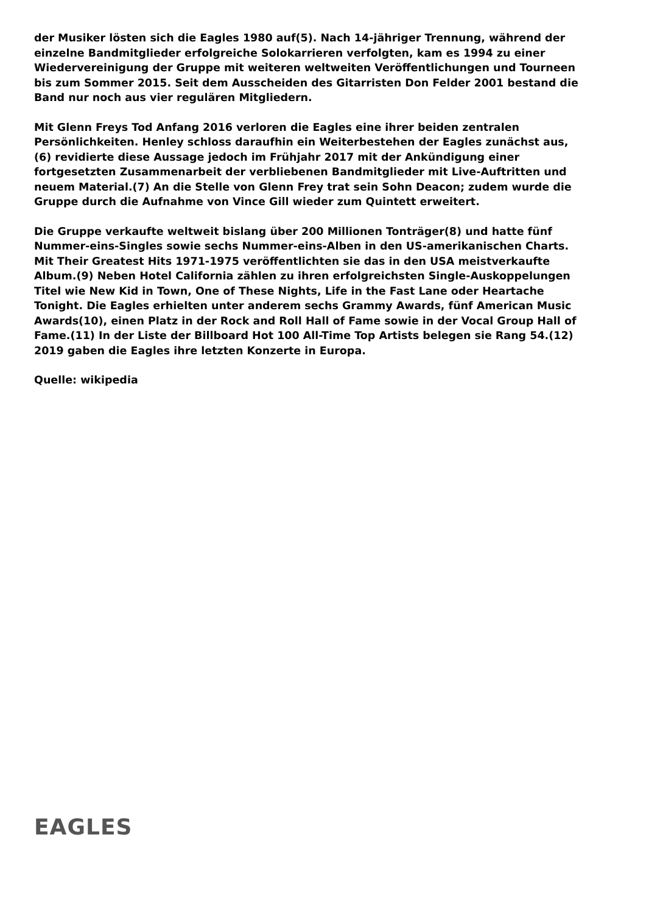der Musiker lösten sich die Eagles 1980 auf(5). Nach 14-jähriger Trennung, während der einzelne Bandmitglieder erfolgreiche Solokarrieren verfolgten, kam es 1994 zu einer Wiedervereinigung der Gruppe mit weiteren weltweiten Veröffentlichungen und Tourneen bis zum Sommer 2015. Seit dem Ausscheiden des Gitarristen Don Felder 2001 bestand die Band nur noch aus vier regulären Mitgliedern.
Mit Glenn Freys Tod Anfang 2016 verloren die Eagles eine ihrer beiden zentralen Persönlichkeiten. Henley schloss daraufhin ein Weiterbestehen der Eagles zunächst aus,(6) revidierte diese Aussage jedoch im Frühjahr 2017 mit der Ankündigung einer fortgesetzten Zusammenarbeit der verbliebenen Bandmitglieder mit Live-Auftritten und neuem Material.(7) An die Stelle von Glenn Frey trat sein Sohn Deacon; zudem wurde die Gruppe durch die Aufnahme von Vince Gill wieder zum Quintett erweitert.
Die Gruppe verkaufte weltweit bislang über 200 Millionen Tonträger(8) und hatte fünf Nummer-eins-Singles sowie sechs Nummer-eins-Alben in den US-amerikanischen Charts. Mit Their Greatest Hits 1971-1975 veröffentlichten sie das in den USA meistverkaufte Album.(9) Neben Hotel California zählen zu ihren erfolgreichsten Single-Auskoppelungen Titel wie New Kid in Town, One of These Nights, Life in the Fast Lane oder Heartache Tonight. Die Eagles erhielten unter anderem sechs Grammy Awards, fünf American Music Awards(10), einen Platz in der Rock and Roll Hall of Fame sowie in der Vocal Group Hall of Fame.(11) In der Liste der Billboard Hot 100 All-Time Top Artists belegen sie Rang 54.(12) 2019 gaben die Eagles ihre letzten Konzerte in Europa.
Quelle: wikipedia
EAGLES